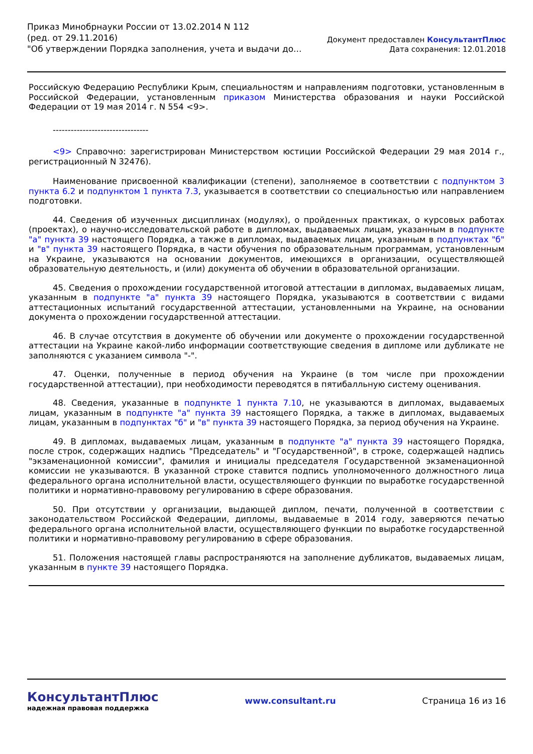Приказ Минобрнауки России от 13.02.2014 N 112
(ред. от 29.11.2016)
"Об утверждении Порядка заполнения, учета и выдачи до...
Документ предоставлен КонсультантПлюс
Дата сохранения: 12.01.2018
Российскую Федерацию Республики Крым, специальностям и направлениям подготовки, установленным в Российской Федерации, установленным приказом Министерства образования и науки Российской Федерации от 19 мая 2014 г. N 554 <9>.
--------------------------------
<9> Справочно: зарегистрирован Министерством юстиции Российской Федерации 29 мая 2014 г., регистрационный N 32476).
Наименование присвоенной квалификации (степени), заполняемое в соответствии с подпунктом 3 пункта 6.2 и подпунктом 1 пункта 7.3, указывается в соответствии со специальностью или направлением подготовки.
44. Сведения об изученных дисциплинах (модулях), о пройденных практиках, о курсовых работах (проектах), о научно-исследовательской работе в дипломах, выдаваемых лицам, указанным в подпункте "а" пункта 39 настоящего Порядка, а также в дипломах, выдаваемых лицам, указанным в подпунктах "б" и "в" пункта 39 настоящего Порядка, в части обучения по образовательным программам, установленным на Украине, указываются на основании документов, имеющихся в организации, осуществляющей образовательную деятельность, и (или) документа об обучении в образовательной организации.
45. Сведения о прохождении государственной итоговой аттестации в дипломах, выдаваемых лицам, указанным в подпункте "а" пункта 39 настоящего Порядка, указываются в соответствии с видами аттестационных испытаний государственной аттестации, установленными на Украине, на основании документа о прохождении государственной аттестации.
46. В случае отсутствия в документе об обучении или документе о прохождении государственной аттестации на Украине какой-либо информации соответствующие сведения в дипломе или дубликате не заполняются с указанием символа "-".
47. Оценки, полученные в период обучения на Украине (в том числе при прохождении государственной аттестации), при необходимости переводятся в пятибалльную систему оценивания.
48. Сведения, указанные в подпункте 1 пункта 7.10, не указываются в дипломах, выдаваемых лицам, указанным в подпункте "а" пункта 39 настоящего Порядка, а также в дипломах, выдаваемых лицам, указанным в подпунктах "б" и "в" пункта 39 настоящего Порядка, за период обучения на Украине.
49. В дипломах, выдаваемых лицам, указанным в подпункте "а" пункта 39 настоящего Порядка, после строк, содержащих надпись "Председатель" и "Государственной", в строке, содержащей надпись "экзаменационной комиссии", фамилия и инициалы председателя Государственной экзаменационной комиссии не указываются. В указанной строке ставится подпись уполномоченного должностного лица федерального органа исполнительной власти, осуществляющего функции по выработке государственной политики и нормативно-правовому регулированию в сфере образования.
50. При отсутствии у организации, выдающей диплом, печати, полученной в соответствии с законодательством Российской Федерации, дипломы, выдаваемые в 2014 году, заверяются печатью федерального органа исполнительной власти, осуществляющего функции по выработке государственной политики и нормативно-правовому регулированию в сфере образования.
51. Положения настоящей главы распространяются на заполнение дубликатов, выдаваемых лицам, указанным в пункте 39 настоящего Порядка.
КонсультантПлюс
надежная правовая поддержка
www.consultant.ru Страница 16 из 16